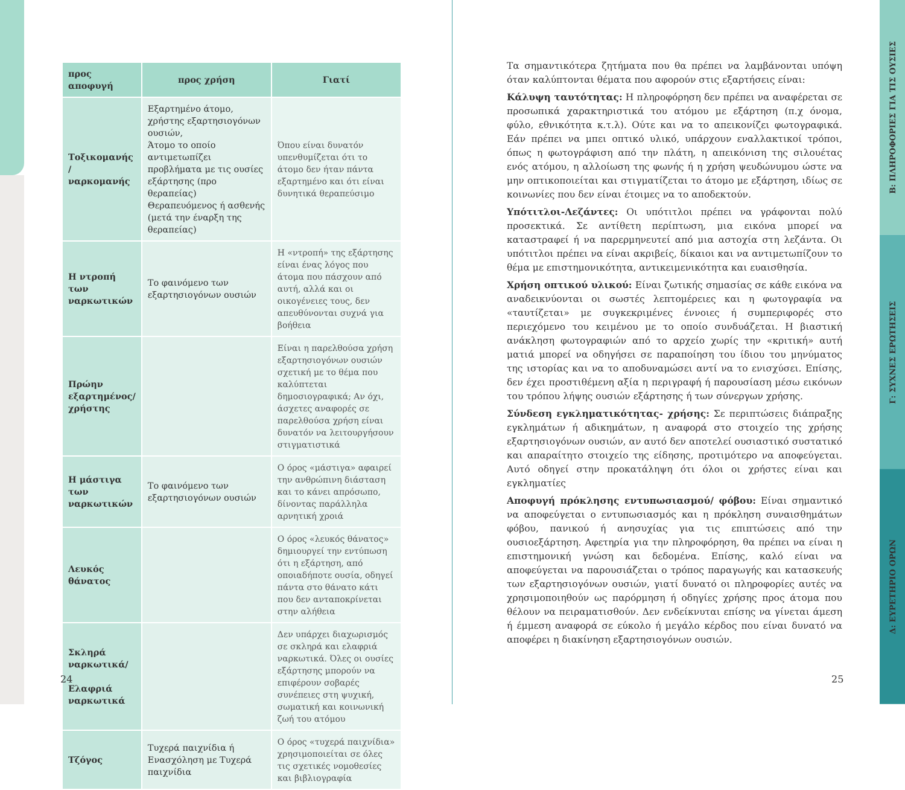| προς αποφυγή | προς χρήση | Γιατί |
| --- | --- | --- |
| Τοξικομανής / ναρκομανής | Εξαρτημένο άτομο, χρήστης εξαρτησιογόνων ουσιών, Άτομο το οποίο αντιμετωπίζει προβλήματα με τις ουσίες εξάρτησης (προ θεραπείας) Θεραπευόμενος ή ασθενής (μετά την έναρξη της θεραπείας) | Όπου είναι δυνατόν υπενθυμίζεται ότι το άτομο δεν ήταν πάντα εξαρτημένο και ότι είναι δυνητικά θεραπεύσιμο |
| Η ντροπή των ναρκωτικών | Το φαινόμενο των εξαρτησιογόνων ουσιών | Η «ντροπή» της εξάρτησης είναι ένας λόγος που άτομα που πάσχουν από αυτή, αλλά και οι οικογένειες τους, δεν απευθύνονται συχνά για βοήθεια |
| Πρώην εξαρτημένος/ χρήστης | | Είναι η παρελθούσα χρήση εξαρτησιογόνων ουσιών σχετική με το θέμα που καλύπτεται δημοσιογραφικά; Αν όχι, άσχετες αναφορές σε παρελθούσα χρήση είναι δυνατόν να λειτουργήσουν στιγματιστικά |
| Η μάστιγα των ναρκωτικών | Το φαινόμενο των εξαρτησιογόνων ουσιών | Ο όρος «μάστιγα» αφαιρεί την ανθρώπινη διάσταση και το κάνει απρόσωπο, δίνοντας παράλληλα αρνητική χροιά |
| Λευκός θάνατος | | Ο όρος «λευκός θάνατος» δημιουργεί την εντύπωση ότι η εξάρτηση, από οποιαδήποτε ουσία, οδηγεί πάντα στο θάνατο κάτι που δεν ανταποκρίνεται στην αλήθεια |
| Σκληρά ναρκωτικά/ Ελαφριά ναρκωτικά | | Δεν υπάρχει διαχωρισμός σε σκληρά και ελαφριά ναρκωτικά. Όλες οι ουσίες εξάρτησης μπορούν να επιφέρουν σοβαρές συνέπειες στη ψυχική, σωματική και κοινωνική ζωή του ατόμου |
| Τζόγος | Τυχερά παιχνίδια ή Ενασχόληση με Τυχερά παιχνίδια | Ο όρος «τυχερά παιχνίδια» χρησιμοποιείται σε όλες τις σχετικές νομοθεσίες και βιβλιογραφία |
24
Τα σημαντικότερα ζητήματα που θα πρέπει να λαμβάνονται υπόψη όταν καλύπτονται θέματα που αφορούν στις εξαρτήσεις είναι:
Κάλυψη ταυτότητας: Η πληροφόρηση δεν πρέπει να αναφέρεται σε προσωπικά χαρακτηριστικά του ατόμου με εξάρτηση (π.χ όνομα, φύλο, εθνικότητα κ.τ.λ). Ούτε και να το απεικονίζει φωτογραφικά. Εάν πρέπει να μπει οπτικό υλικό, υπάρχουν εναλλακτικοί τρόποι, όπως η φωτογράφιση από την πλάτη, η απεικόνιση της σιλουέτας ενός ατόμου, η αλλοίωση της φωνής ή η χρήση ψευδώνυμου ώστε να μην οπτικοποιείται και στιγματίζεται το άτομο με εξάρτηση, ιδίως σε κοινωνίες που δεν είναι έτοιμες να το αποδεκτούν.
Υπότιτλοι-Λεζάντες: Οι υπότιτλοι πρέπει να γράφονται πολύ προσεκτικά. Σε αντίθετη περίπτωση, μια εικόνα μπορεί να καταστραφεί ή να παρερμηνευτεί από μια αστοχία στη λεζάντα. Οι υπότιτλοι πρέπει να είναι ακριβείς, δίκαιοι και να αντιμετωπίζουν το θέμα με επιστημονικότητα, αντικειμενικότητα και ευαισθησία.
Χρήση οπτικού υλικού: Είναι ζωτικής σημασίας σε κάθε εικόνα να αναδεικνύονται οι σωστές λεπτομέρειες και η φωτογραφία να «ταυτίζεται» με συγκεκριμένες έννοιες ή συμπεριφορές στο περιεχόμενο του κειμένου με το οποίο συνδυάζεται. Η βιαστική ανάκληση φωτογραφιών από το αρχείο χωρίς την «κριτική» αυτή ματιά μπορεί να οδηγήσει σε παραποίηση του ίδιου του μηνύματος της ιστορίας και να το αποδυναμώσει αντί να το ενισχύσει. Επίσης, δεν έχει προστιθέμενη αξία η περιγραφή ή παρουσίαση μέσω εικόνων του τρόπου λήψης ουσιών εξάρτησης ή των σύνεργων χρήσης.
Σύνδεση εγκληματικότητας- χρήσης: Σε περιπτώσεις διάπραξης εγκλημάτων ή αδικημάτων, η αναφορά στο στοιχείο της χρήσης εξαρτησιογόνων ουσιών, αν αυτό δεν αποτελεί ουσιαστικό συστατικό και απαραίτητο στοιχείο της είδησης, προτιμότερο να αποφεύγεται. Αυτό οδηγεί στην προκατάληψη ότι όλοι οι χρήστες είναι και εγκληματίες
Αποφυγή πρόκλησης εντυπωσιασμού/ φόβου: Είναι σημαντικό να αποφεύγεται ο εντυπωσιασμός και η πρόκληση συναισθημάτων φόβου, πανικού ή ανησυχίας για τις επιπτώσεις από την ουσιοεξάρτηση. Αφετηρία για την πληροφόρηση, θα πρέπει να είναι η επιστημονική γνώση και δεδομένα. Επίσης, καλό είναι να αποφεύγεται να παρουσιάζεται ο τρόπος παραγωγής και κατασκευής των εξαρτησιογόνων ουσιών, γιατί δυνατό οι πληροφορίες αυτές να χρησιμοποιηθούν ως παρόρμηση ή οδηγίες χρήσης προς άτομα που θέλουν να πειραματισθούν. Δεν ενδείκνυται επίσης να γίνεται άμεση ή έμμεση αναφορά σε εύκολο ή μεγάλο κέρδος που είναι δυνατό να αποφέρει η διακίνηση εξαρτησιογόνων ουσιών.
25
Β: ΠΛΗΡΟΦΟΡΙΕΣ ΓΙΑ ΤΙΣ ΟΥΣΙΕΣ
Γ: ΣΥΧΝΕΣ ΕΡΩΤΗΣΕΙΣ
Δ: ΕΥΡΕΤΗΡΙΟ ΟΡΩΝ